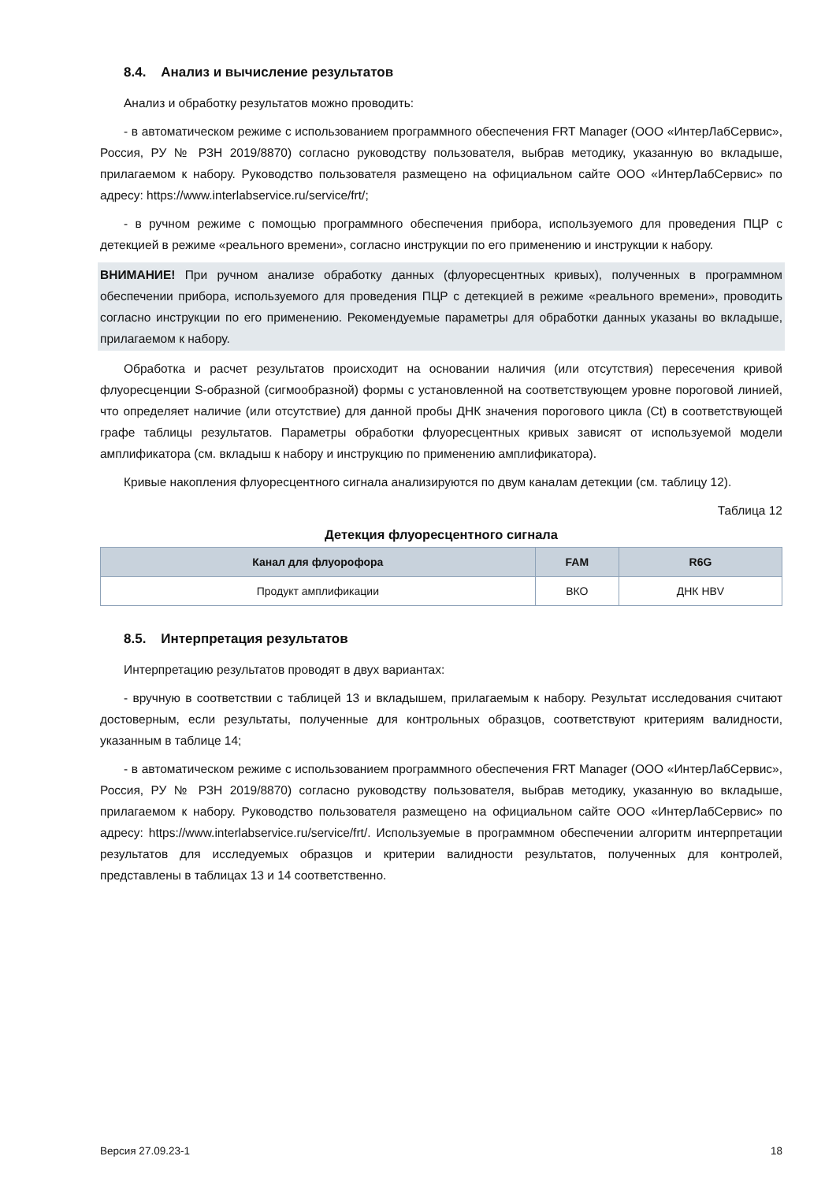8.4. Анализ и вычисление результатов
Анализ и обработку результатов можно проводить:
- в автоматическом режиме с использованием программного обеспечения FRT Manager (ООО «ИнтерЛабСервис», Россия, РУ № РЗН 2019/8870) согласно руководству пользователя, выбрав методику, указанную во вкладыше, прилагаемом к набору. Руководство пользователя размещено на официальном сайте ООО «ИнтерЛабСервис» по адресу: https://www.interlabservice.ru/service/frt/;
- в ручном режиме с помощью программного обеспечения прибора, используемого для проведения ПЦР с детекцией в режиме «реального времени», согласно инструкции по его применению и инструкции к набору.
ВНИМАНИЕ! При ручном анализе обработку данных (флуоресцентных кривых), полученных в программном обеспечении прибора, используемого для проведения ПЦР с детекцией в режиме «реального времени», проводить согласно инструкции по его применению. Рекомендуемые параметры для обработки данных указаны во вкладыше, прилагаемом к набору.
Обработка и расчет результатов происходит на основании наличия (или отсутствия) пересечения кривой флуоресценции S-образной (сигмообразной) формы с установленной на соответствующем уровне пороговой линией, что определяет наличие (или отсутствие) для данной пробы ДНК значения порогового цикла (Ct) в соответствующей графе таблицы результатов. Параметры обработки флуоресцентных кривых зависят от используемой модели амплификатора (см. вкладыш к набору и инструкцию по применению амплификатора).
Кривые накопления флуоресцентного сигнала анализируются по двум каналам детекции (см. таблицу 12).
Таблица 12
Детекция флуоресцентного сигнала
| Канал для флуорофора | FAM | R6G |
| --- | --- | --- |
| Продукт амплификации | ВКО | ДНК HBV |
8.5. Интерпретация результатов
Интерпретацию результатов проводят в двух вариантах:
- вручную в соответствии с таблицей 13 и вкладышем, прилагаемым к набору. Результат исследования считают достоверным, если результаты, полученные для контрольных образцов, соответствуют критериям валидности, указанным в таблице 14;
- в автоматическом режиме с использованием программного обеспечения FRT Manager (ООО «ИнтерЛабСервис», Россия, РУ № РЗН 2019/8870) согласно руководству пользователя, выбрав методику, указанную во вкладыше, прилагаемом к набору. Руководство пользователя размещено на официальном сайте ООО «ИнтерЛабСервис» по адресу: https://www.interlabservice.ru/service/frt/. Используемые в программном обеспечении алгоритм интерпретации результатов для исследуемых образцов и критерии валидности результатов, полученных для контролей, представлены в таблицах 13 и 14 соответственно.
Версия 27.09.23-1 18